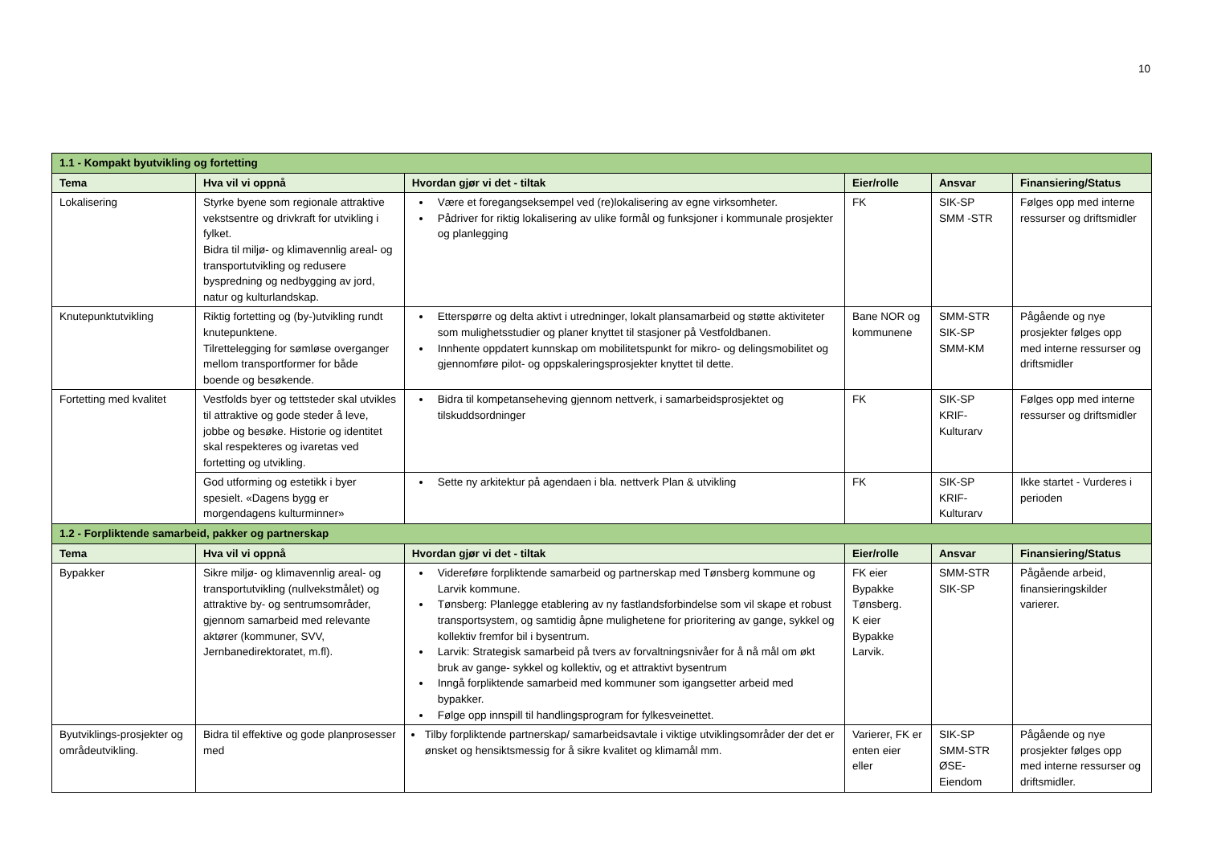10
| 1.1 - Kompakt byutvikling og fortetting | | | | | |
| Tema | Hva vil vi oppnå | Hvordan gjør vi det - tiltak | Eier/rolle | Ansvar | Finansiering/Status |
| Lokalisering | Styrke byene som regionale attraktive vekstsentre og drivkraft for utvikling i fylket. Bidra til miljø- og klimavennlig areal- og transportutvikling og redusere byspredning og nedbygging av jord, natur og kulturlandskap. | Være et foregangseksempel ved (re)lokalisering av egne virksomheter. Pådriver for riktig lokalisering av ulike formål og funksjoner i kommunale prosjekter og planlegging | FK | SIK-SP SMM -STR | Følges opp med interne ressurser og driftsmidler |
| Knutepunktutvikling | Riktig fortetting og (by-)utvikling rundt knutepunktene. Tilrettelegging for sømløse overganger mellom transportformer for både boende og besøkende. | Etterspørre og delta aktivt i utredninger, lokalt plansamarbeid og støtte aktiviteter som mulighetsstudier og planer knyttet til stasjoner på Vestfoldbanen. Innhente oppdatert kunnskap om mobilitetspunkt for mikro- og delingsmobilitet og gjennomføre pilot- og oppskaleringsprosjekter knyttet til dette. | Bane NOR og kommunene | SMM-STR SIK-SP SMM-KM | Pågående og nye prosjekter følges opp med interne ressurser og driftsmidler |
| Fortetting med kvalitet | Vestfolds byer og tettsteder skal utvikles til attraktive og gode steder å leve, jobbe og besøke. Historie og identitet skal respekteres og ivaretas ved fortetting og utvikling. | Bidra til kompetanseheving gjennom nettverk, i samarbeidsprosjektet og tilskuddsordninger | FK | SIK-SP KRIF-Kulturarv | Følges opp med interne ressurser og driftsmidler |
| | God utforming og estetikk i byer spesielt. «Dagens bygg er morgendagens kulturminner» | Sette ny arkitektur på agendaen i bla. nettverk Plan & utvikling | FK | SIK-SP KRIF-Kulturarv | Ikke startet - Vurderes i perioden |
| 1.2 - Forpliktende samarbeid, pakker og partnerskap | | | | | |
| Tema | Hva vil vi oppnå | Hvordan gjør vi det - tiltak | Eier/rolle | Ansvar | Finansiering/Status |
| Bypakker | Sikre miljø- og klimavennlig areal- og transportutvikling (nullvekstmålet) og attraktive by- og sentrumsområder, gjennom samarbeid med relevante aktører (kommuner, SVV, Jernbanedirektoratet, m.fl). | Videreføre forpliktende samarbeid og partnerskap med Tønsberg kommune og Larvik kommune. Tønsberg: Planlegge etablering av ny fastlandsforbindelse som vil skape et robust transportsystem, og samtidig åpne mulighetene for prioritering av gange, sykkel og kollektiv fremfor bil i bysentrum. Larvik: Strategisk samarbeid på tvers av forvaltningsnivåer for å nå mål om økt bruk av gange- sykkel og kollektiv, og et attraktivt bysentrum Inngå forpliktende samarbeid med kommuner som igangsetter arbeid med bypakker. Følge opp innspill til handlingsprogram for fylkesveinettet. | FK eier Bypakke Tønsberg. K eier Bypakke Larvik. | SMM-STR SIK-SP | Pågående arbeid, finansieringskilder varierer. |
| Byutviklings-prosjekter og områdeutvikling. | Bidra til effektive og gode planprosesser med | Tilby forpliktende partnerskap/ samarbeidsavtale i viktige utviklingsområder der det er ønsket og hensiktsmessig for å sikre kvalitet og klimamål mm. | Varierer, FK er enten eier eller | SIK-SP SMM-STR ØSE-Eiendom | Pågående og nye prosjekter følges opp med interne ressurser og driftsmidler. |